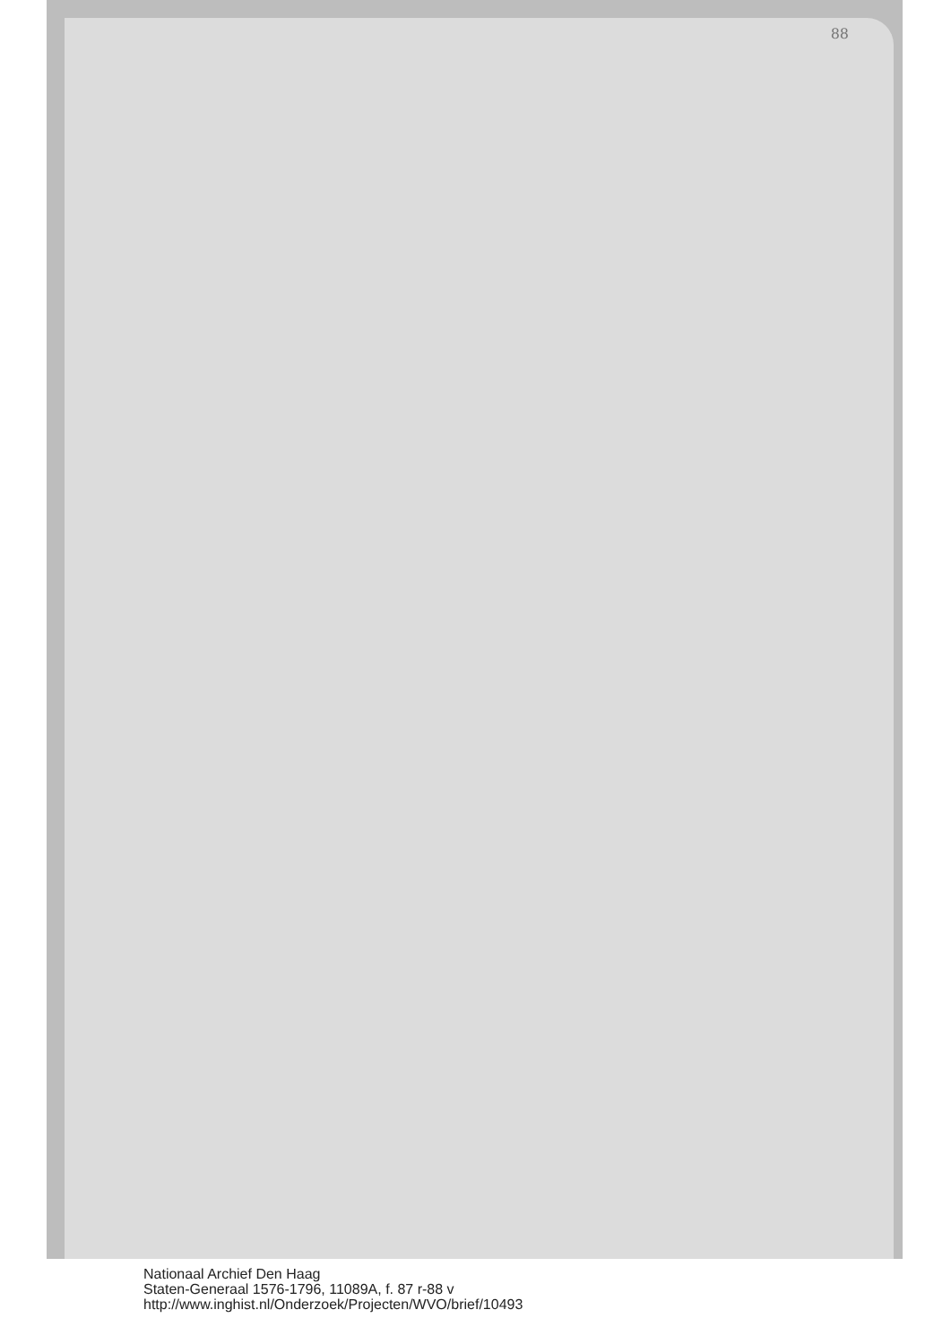88
Nationaal Archief Den Haag
Staten-Generaal 1576-1796, 11089A, f. 87 r-88 v
http://www.inghist.nl/Onderzoek/Projecten/WVO/brief/10493